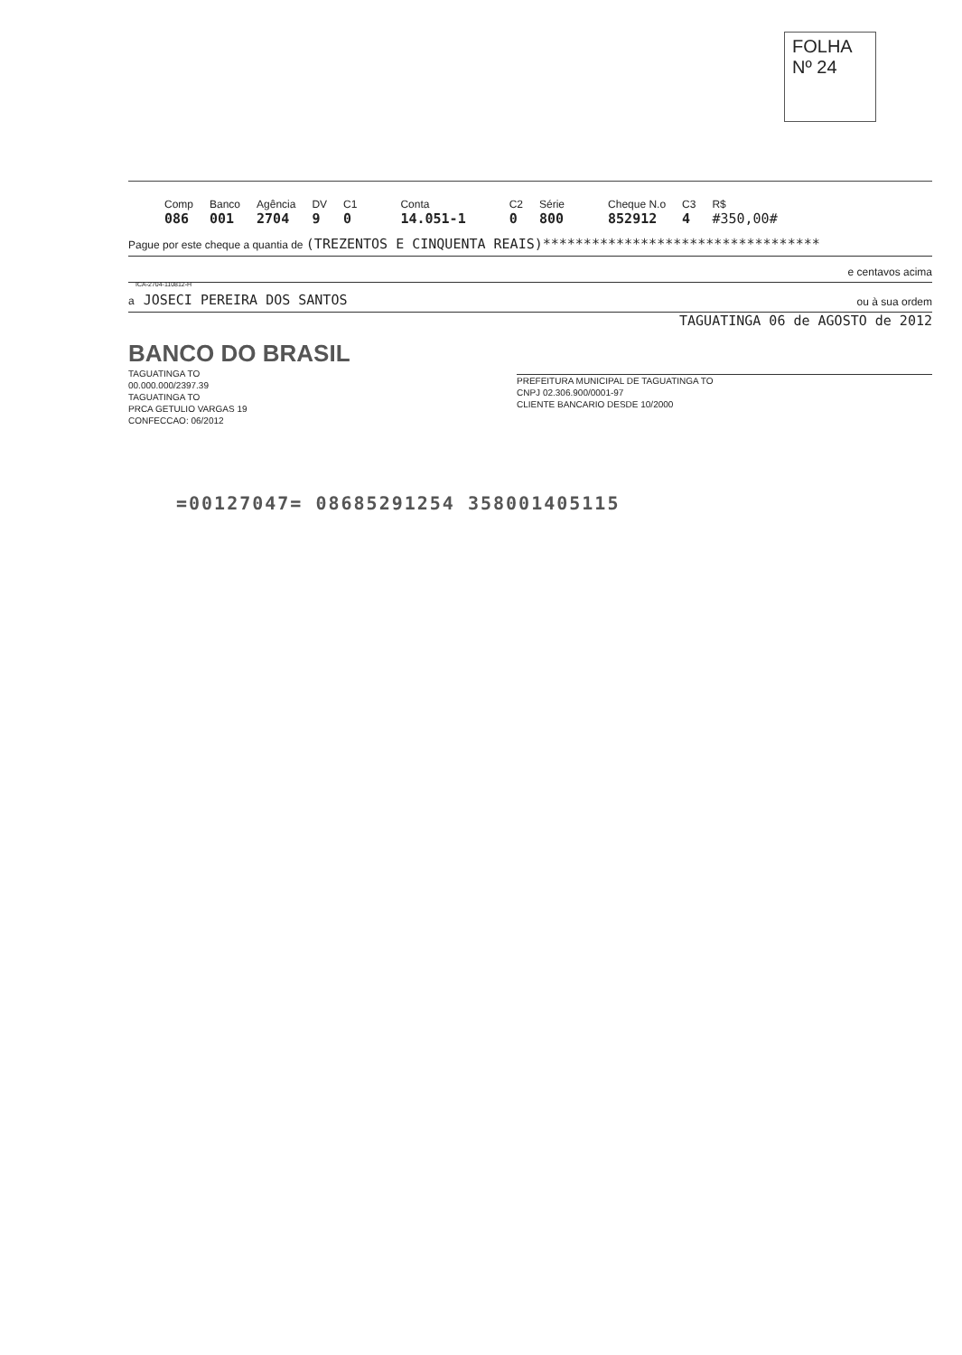FOLHA
Nº 24
Comp
086
Banco
001
Agência
2704
DV
9
C1
0
Conta
14.051-1
C2
0
Série
800
Cheque N.o
852912
C3
4
R$
#350,00#
Pague por este cheque a quantia de (TREZENTOS E CINQUENTA REAIS)**********************************
e centavos acima
a JOSECI PEREIRA DOS SANTOS ou à sua ordem
BANCO DO BRASIL
TAGUATINGA TO
00.000.000/2397.39
TAGUATINGA TO
PRCA GETULIO VARGAS 19
CONFECCAO: 06/2012
TAGUATINGA 06 de AGOSTO de 2012
PREFEITURA MUNICIPAL DE TAGUATINGA TO
CNPJ 02.306.900/0001-97
CLIENTE BANCARIO DESDE 10/2000
ICA-2704-110812-H
=00127047= 08685291254 358001405115